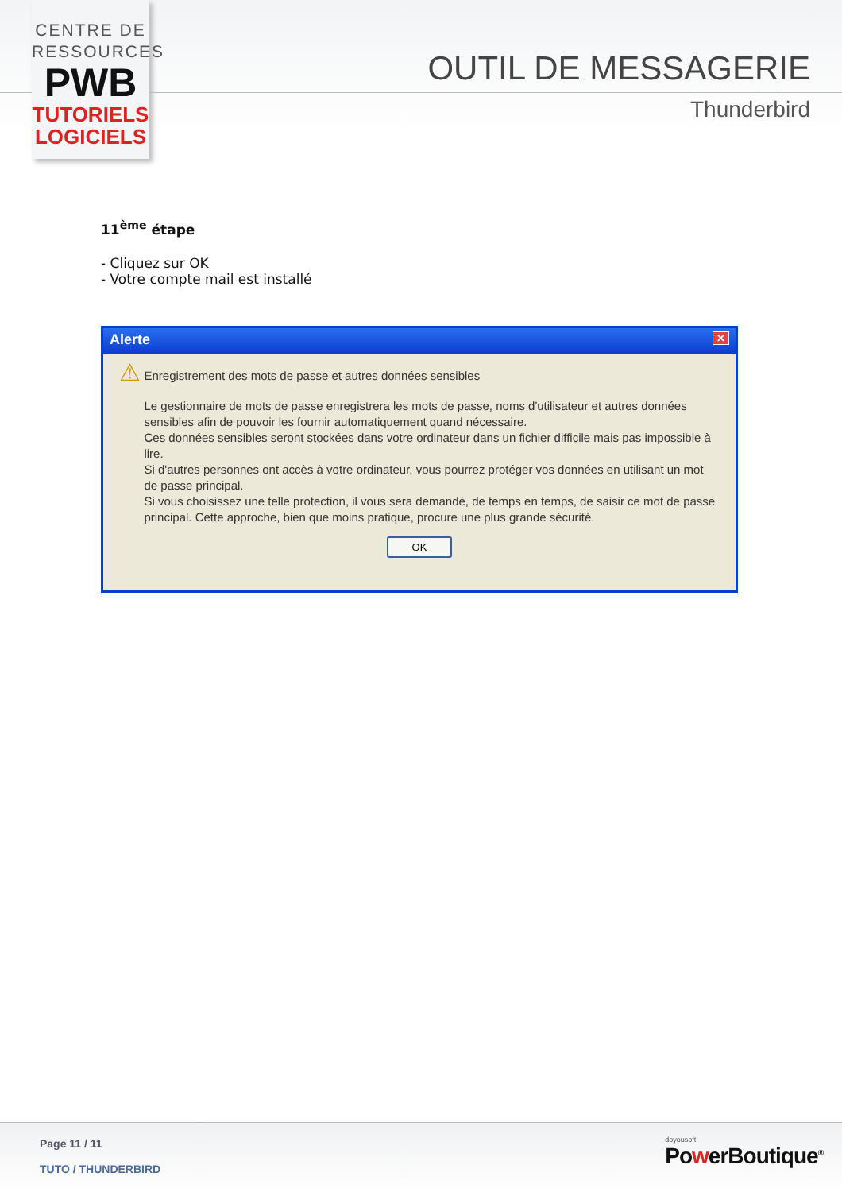CENTRE DE
RESSOURCES
PWB
TUTORIELS
LOGICIELS
OUTIL DE MESSAGERIE
Thunderbird
11<sup>ème</sup> étape
- Cliquez sur OK
- Votre compte mail est installé
Alerte ✕
⚠
Enregistrement des mots de passe et autres données sensibles
Le gestionnaire de mots de passe enregistrera les mots de passe, noms d'utilisateur et autres données sensibles afin de pouvoir les fournir automatiquement quand nécessaire.
Ces données sensibles seront stockées dans votre ordinateur dans un fichier difficile mais pas impossible à lire.
Si d'autres personnes ont accès à votre ordinateur, vous pourrez protéger vos données en utilisant un mot de passe principal.
Si vous choisissez une telle protection, il vous sera demandé, de temps en temps, de saisir ce mot de passe principal. Cette approche, bien que moins pratique, procure une plus grande sécurité.
OK
Page 11 / 11
TUTO / THUNDERBIRD
doyousoft
PowerBoutique<sup>®</sup>